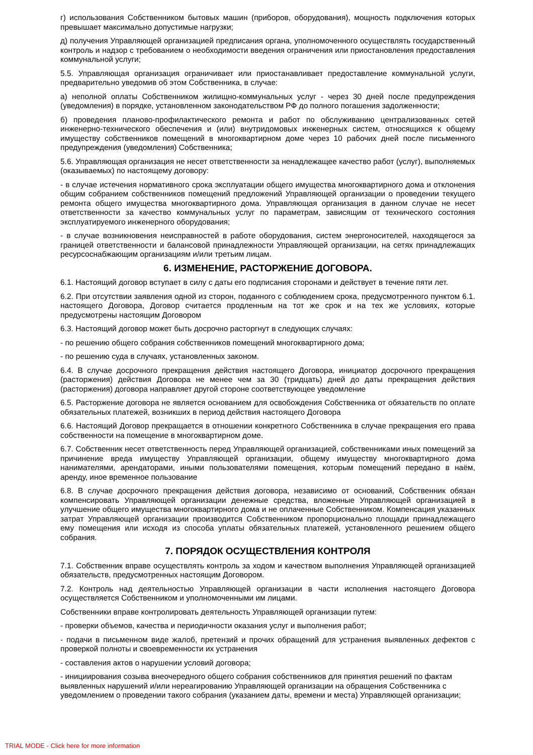г) использования Собственником бытовых машин (приборов, оборудования), мощность подключения которых превышает максимально допустимые нагрузки;
д) получения Управляющей организацией предписания органа, уполномоченного осуществлять государственный контроль и надзор с требованием о необходимости введения ограничения или приостановления предоставления коммунальной услуги;
5.5. Управляющая организация ограничивает или приостанавливает предоставление коммунальной услуги, предварительно уведомив об этом Собственника, в случае:
а) неполной оплаты Собственником жилищно-коммунальных услуг - через 30 дней после предупреждения (уведомления) в порядке, установленном законодательством РФ до полного погашения задолженности;
б) проведения планово-профилактического ремонта и работ по обслуживанию централизованных сетей инженерно-технического обеспечения и (или) внутридомовых инженерных систем, относящихся к общему имуществу собственников помещений в многоквартирном доме через 10 рабочих дней после письменного предупреждения (уведомления) Собственника;
5.6. Управляющая организация не несет ответственности за ненадлежащее качество работ (услуг), выполняемых (оказываемых) по настоящему договору:
- в случае истечения нормативного срока эксплуатации общего имущества многоквартирного дома и отклонения общим собранием собственников помещений предложений Управляющей организации о проведении текущего ремонта общего имущества многоквартирного дома. Управляющая организация в данном случае не несет ответственности за качество коммунальных услуг по параметрам, зависящим от технического состояния эксплуатируемого инженерного оборудования;
- в случае возникновения неисправностей в работе оборудования, систем энергоносителей, находящегося за границей ответственности и балансовой принадлежности Управляющей организации, на сетях принадлежащих ресурсоснабжающим организациям и/или третьим лицам.
6. ИЗМЕНЕНИЕ, РАСТОРЖЕНИЕ ДОГОВОРА.
6.1. Настоящий договор вступает в силу с даты его подписания сторонами и действует в течение пяти лет.
6.2. При отсутствии заявления одной из сторон, поданного с соблюдением срока, предусмотренного пунктом 6.1. настоящего Договора, Договор считается продленным на тот же срок и на тех же условиях, которые предусмотрены настоящим Договором
6.3. Настоящий договор может быть досрочно расторгнут в следующих случаях:
- по решению общего собрания собственников помещений многоквартирного дома;
- по решению суда в случаях, установленных законом.
6.4. В случае досрочного прекращения действия настоящего Договора, инициатор досрочного прекращения (расторжения) действия Договора не менее чем за 30 (тридцать) дней до даты прекращения действия (расторжения) договора направляет другой стороне соответствующее уведомление
6.5. Расторжение договора не является основанием для освобождения Собственника от обязательств по оплате обязательных платежей, возникших в период действия настоящего Договора
6.6. Настоящий Договор прекращается в отношении конкретного Собственника в случае прекращения его права собственности на помещение в многоквартирном доме.
6.7. Собственник несет ответственность перед Управляющей организацией, собственниками иных помещений за причинение вреда имуществу Управляющей организации, общему имуществу многоквартирного дома нанимателями, арендаторами, иными пользователями помещения, которым помещений передано в наём, аренду, иное временное пользование
6.8. В случае досрочного прекращения действия договора, независимо от оснований, Собственник обязан компенсировать Управляющей организации денежные средства, вложенные Управляющей организацией в улучшение общего имущества многоквартирного дома и не оплаченные Собственником. Компенсация указанных затрат Управляющей организации производится Собственником пропорционально площади принадлежащего ему помещения или исходя из способа уплаты обязательных платежей, установленного решением общего собрания.
7. ПОРЯДОК ОСУЩЕСТВЛЕНИЯ КОНТРОЛЯ
7.1. Собственник вправе осуществлять контроль за ходом и качеством выполнения Управляющей организацией обязательств, предусмотренных настоящим Договором.
7.2. Контроль над деятельностью Управляющей организации в части исполнения настоящего Договора осуществляется Собственником и уполномоченными им лицами.
Собственники вправе контролировать деятельность Управляющей организации путем:
- проверки объемов, качества и периодичности оказания услуг и выполнения работ;
- подачи в письменном виде жалоб, претензий и прочих обращений для устранения выявленных дефектов с проверкой полноты и своевременности их устранения
- составления актов о нарушении условий договора;
- инициирования созыва внеочередного общего собрания собственников для принятия решений по фактам выявленных нарушений и/или нереагированию Управляющей организации на обращения Собственника с уведомлением о проведении такого собрания (указанием даты, времени и места) Управляющей организации;
TRIAL MODE - Click here for more information